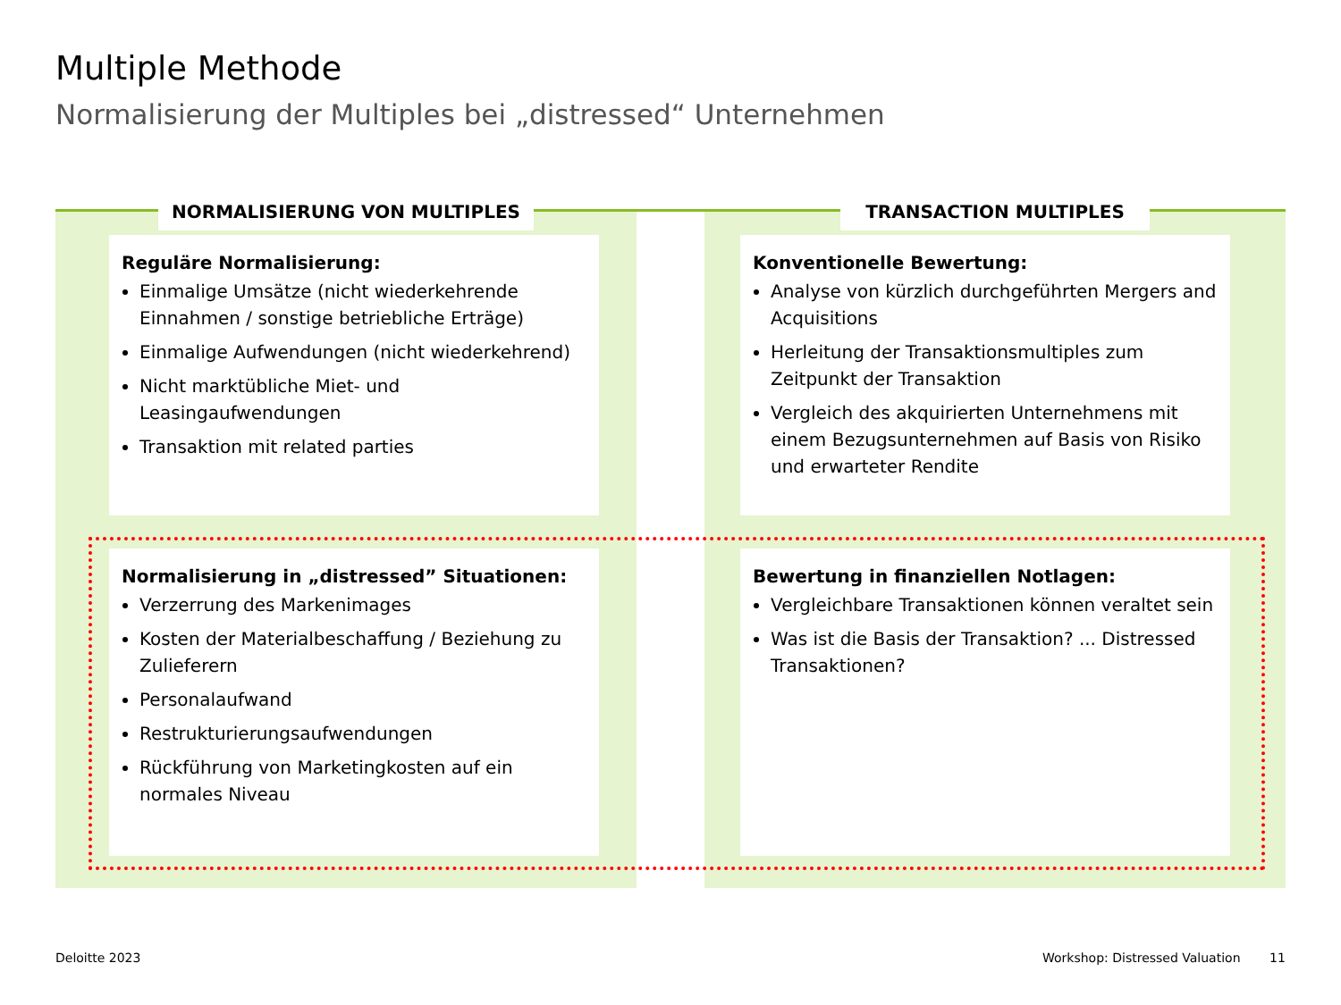Multiple Methode
Normalisierung der Multiples bei „distressed“ Unternehmen
NORMALISIERUNG VON MULTIPLES TRANSACTION MULTIPLES
Reguläre Normalisierung:
Einmalige Umsätze (nicht wiederkehrende Einnahmen / sonstige betriebliche Erträge)
Einmalige Aufwendungen (nicht wiederkehrend)
Nicht marktübliche Miet- und Leasingaufwendungen
Transaktion mit related parties
Konventionelle Bewertung:
Analyse von kürzlich durchgeführten Mergers and Acquisitions
Herleitung der Transaktionsmultiples zum Zeitpunkt der Transaktion
Vergleich des akquirierten Unternehmens mit einem Bezugsunternehmen auf Basis von Risiko und erwarteter Rendite
Normalisierung in „distressed” Situationen:
Verzerrung des Markenimages
Kosten der Materialbeschaffung / Beziehung zu Zulieferern
Personalaufwand
Restrukturierungsaufwendungen
Rückführung von Marketingkosten auf ein normales Niveau
Bewertung in finanziellen Notlagen:
Vergleichbare Transaktionen können veraltet sein
Was ist die Basis der Transaktion? ... Distressed Transaktionen?
Deloitte 2023 Workshop: Distressed Valuation 11